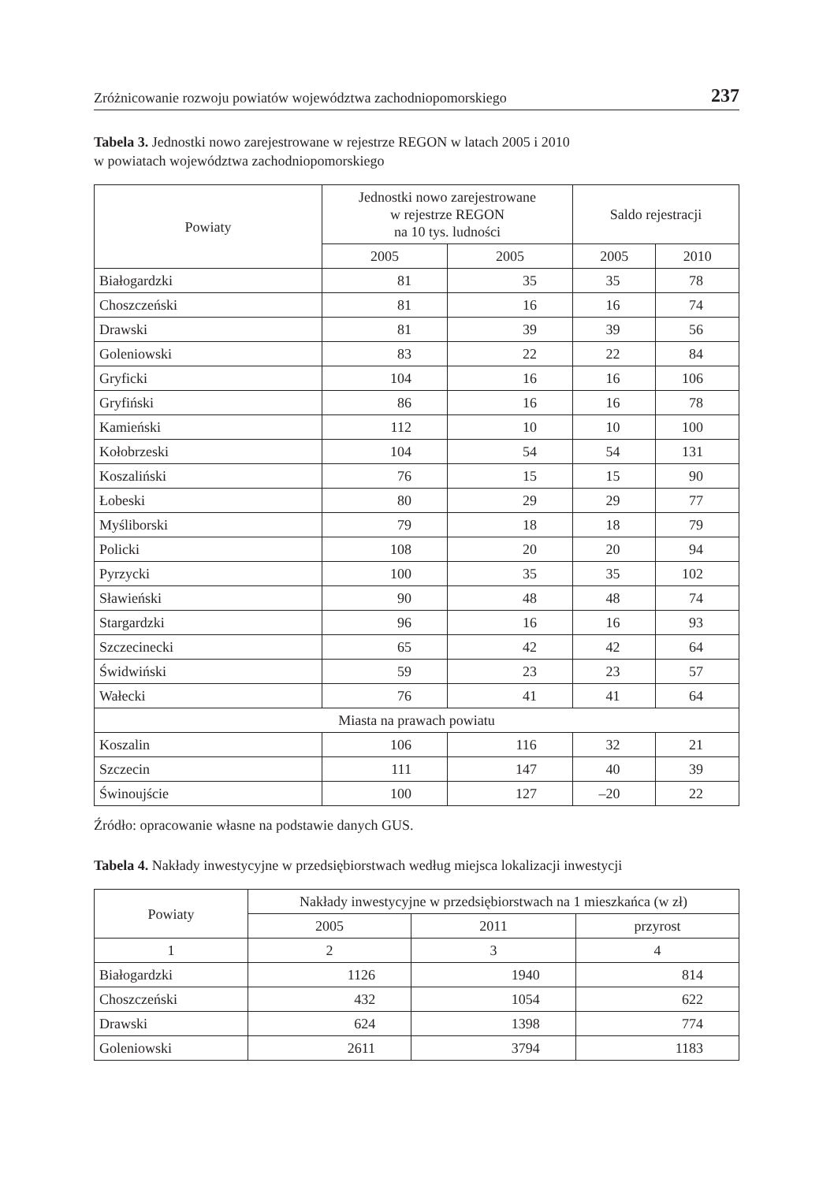Zróżnicowanie rozwoju powiatów województwa zachodniopomorskiego 237
Tabela 3. Jednostki nowo zarejestrowane w rejestrze REGON w latach 2005 i 2010
w powiatach województwa zachodniopomorskiego
| Powiaty | Jednostki nowo zarejestrowane w rejestrze REGON na 10 tys. ludności | | Saldo rejestracji | |
| --- | --- | --- | --- | --- |
| | 2005 | 2005 | 2005 | 2010 |
| Białogardzki | 81 | 35 | 35 | 78 |
| Choszczeński | 81 | 16 | 16 | 74 |
| Drawski | 81 | 39 | 39 | 56 |
| Goleniowski | 83 | 22 | 22 | 84 |
| Gryficki | 104 | 16 | 16 | 106 |
| Gryfiński | 86 | 16 | 16 | 78 |
| Kamieński | 112 | 10 | 10 | 100 |
| Kołobrzeski | 104 | 54 | 54 | 131 |
| Koszaliński | 76 | 15 | 15 | 90 |
| Łobeski | 80 | 29 | 29 | 77 |
| Myśliborski | 79 | 18 | 18 | 79 |
| Policki | 108 | 20 | 20 | 94 |
| Pyrzycki | 100 | 35 | 35 | 102 |
| Sławieński | 90 | 48 | 48 | 74 |
| Stargardzki | 96 | 16 | 16 | 93 |
| Szczecinecki | 65 | 42 | 42 | 64 |
| Świdwiński | 59 | 23 | 23 | 57 |
| Wałecki | 76 | 41 | 41 | 64 |
| Miasta na prawach powiatu | | | | |
| Koszalin | 106 | 116 | 32 | 21 |
| Szczecin | 111 | 147 | 40 | 39 |
| Świnoujście | 100 | 127 | –20 | 22 |
Źródło: opracowanie własne na podstawie danych GUS.
Tabela 4. Nakłady inwestycyjne w przedsiębiorstwach według miejsca lokalizacji inwestycji
| Powiaty | Nakłady inwestycyjne w przedsiębiorstwach na 1 mieszkańca (w zł) | | |
| --- | --- | --- | --- |
| | 2005 | 2011 | przyrost |
| 1 | 2 | 3 | 4 |
| Białogardzki | 1126 | 1940 | 814 |
| Choszczeński | 432 | 1054 | 622 |
| Drawski | 624 | 1398 | 774 |
| Goleniowski | 2611 | 3794 | 1183 |